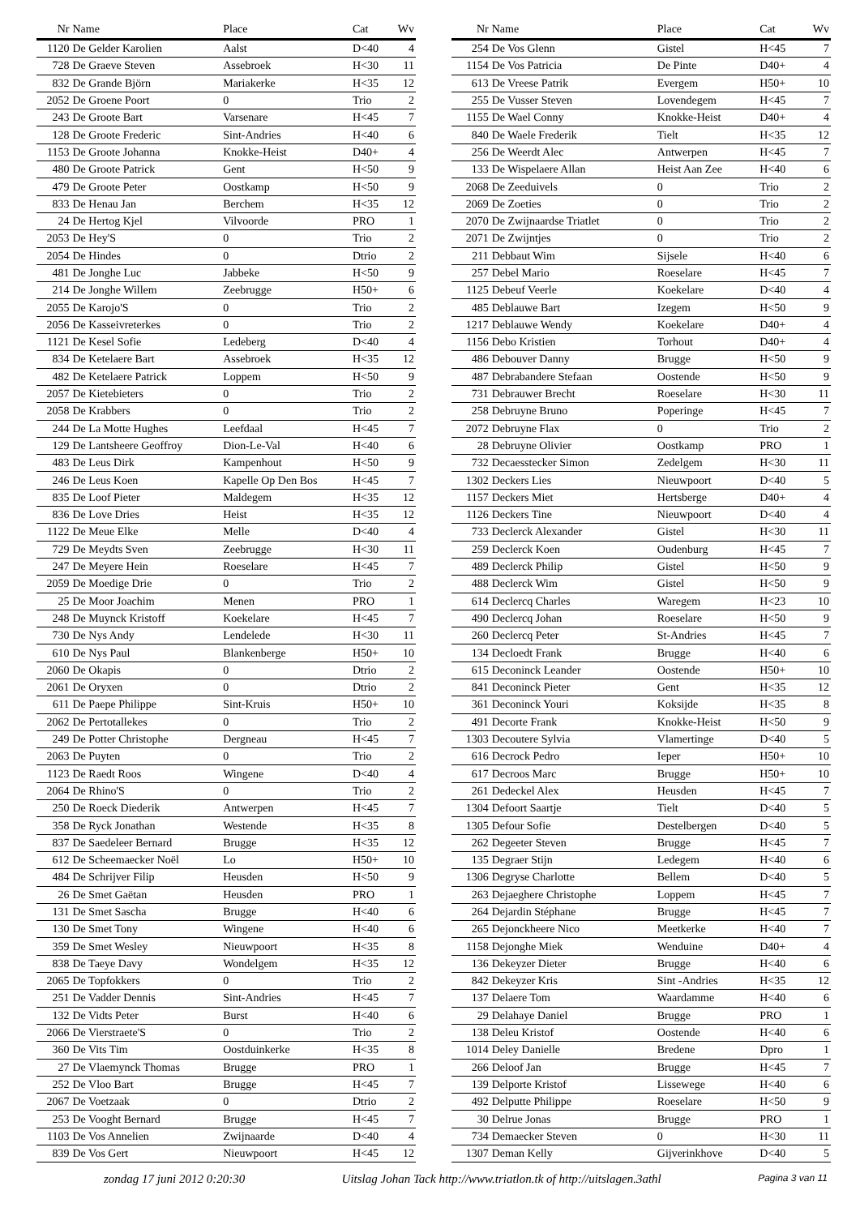| Nr | Name | Place | Cat | Wv |
| --- | --- | --- | --- | --- |
| 1120 | De Gelder Karolien | Aalst | D<40 | 4 |
| 728 | De Graeve Steven | Assebroek | H<30 | 11 |
| 832 | De Grande Björn | Mariakerke | H<35 | 12 |
| 2052 | De Groene Poort | 0 | Trio | 2 |
| 243 | De Groote Bart | Varsenare | H<45 | 7 |
| 128 | De Groote Frederic | Sint-Andries | H<40 | 6 |
| 1153 | De Groote Johanna | Knokke-Heist | D40+ | 4 |
| 480 | De Groote Patrick | Gent | H<50 | 9 |
| 479 | De Groote Peter | Oostkamp | H<50 | 9 |
| 833 | De Henau Jan | Berchem | H<35 | 12 |
| 24 | De Hertog Kjel | Vilvoorde | PRO | 1 |
| 2053 | De Hey'S | 0 | Trio | 2 |
| 2054 | De Hindes | 0 | Dtrio | 2 |
| 481 | De Jonghe Luc | Jabbeke | H<50 | 9 |
| 214 | De Jonghe Willem | Zeebrugge | H50+ | 6 |
| 2055 | De Karojo'S | 0 | Trio | 2 |
| 2056 | De Kasseivreterkes | 0 | Trio | 2 |
| 1121 | De Kesel Sofie | Ledeberg | D<40 | 4 |
| 834 | De Ketelaere Bart | Assebroek | H<35 | 12 |
| 482 | De Ketelaere Patrick | Loppem | H<50 | 9 |
| 2057 | De Kietebieters | 0 | Trio | 2 |
| 2058 | De Krabbers | 0 | Trio | 2 |
| 244 | De La Motte Hughes | Leefdaal | H<45 | 7 |
| 129 | De Lantsheere Geoffroy | Dion-Le-Val | H<40 | 6 |
| 483 | De Leus Dirk | Kampenhout | H<50 | 9 |
| 246 | De Leus Koen | Kapelle Op Den Bos | H<45 | 7 |
| 835 | De Loof Pieter | Maldegem | H<35 | 12 |
| 836 | De Love Dries | Heist | H<35 | 12 |
| 1122 | De Meue Elke | Melle | D<40 | 4 |
| 729 | De Meydts Sven | Zeebrugge | H<30 | 11 |
| 247 | De Meyere Hein | Roeselare | H<45 | 7 |
| 2059 | De Moedige Drie | 0 | Trio | 2 |
| 25 | De Moor Joachim | Menen | PRO | 1 |
| 248 | De Muynck Kristoff | Koekelare | H<45 | 7 |
| 730 | De Nys Andy | Lendelede | H<30 | 11 |
| 610 | De Nys Paul | Blankenberge | H50+ | 10 |
| 2060 | De Okapis | 0 | Dtrio | 2 |
| 2061 | De Oryxen | 0 | Dtrio | 2 |
| 611 | De Paepe Philippe | Sint-Kruis | H50+ | 10 |
| 2062 | De Pertotallekes | 0 | Trio | 2 |
| 249 | De Potter Christophe | Dergneau | H<45 | 7 |
| 2063 | De Puyten | 0 | Trio | 2 |
| 1123 | De Raedt Roos | Wingene | D<40 | 4 |
| 2064 | De Rhino'S | 0 | Trio | 2 |
| 250 | De Roeck Diederik | Antwerpen | H<45 | 7 |
| 358 | De Ryck Jonathan | Westende | H<35 | 8 |
| 837 | De Saedeleer Bernard | Brugge | H<35 | 12 |
| 612 | De Scheemaecker Noël | Lo | H50+ | 10 |
| 484 | De Schrijver Filip | Heusden | H<50 | 9 |
| 26 | De Smet Gaëtan | Heusden | PRO | 1 |
| 131 | De Smet Sascha | Brugge | H<40 | 6 |
| 130 | De Smet Tony | Wingene | H<40 | 6 |
| 359 | De Smet Wesley | Nieuwpoort | H<35 | 8 |
| 838 | De Taeye Davy | Wondelgem | H<35 | 12 |
| 2065 | De Topfokkers | 0 | Trio | 2 |
| 251 | De Vadder Dennis | Sint-Andries | H<45 | 7 |
| 132 | De Vidts Peter | Burst | H<40 | 6 |
| 2066 | De Vierstraete'S | 0 | Trio | 2 |
| 360 | De Vits Tim | Oostduinkerke | H<35 | 8 |
| 27 | De Vlaemynck Thomas | Brugge | PRO | 1 |
| 252 | De Vloo Bart | Brugge | H<45 | 7 |
| 2067 | De Voetzaak | 0 | Dtrio | 2 |
| 253 | De Vooght Bernard | Brugge | H<45 | 7 |
| 1103 | De Vos Annelien | Zwijnaarde | D<40 | 4 |
| 839 | De Vos Gert | Nieuwpoort | H<45 | 12 |
| Nr | Name | Place | Cat | Wv |
| --- | --- | --- | --- | --- |
| 254 | De Vos Glenn | Gistel | H<45 | 7 |
| 1154 | De Vos Patricia | De Pinte | D40+ | 4 |
| 613 | De Vreese Patrik | Evergem | H50+ | 10 |
| 255 | De Vusser Steven | Lovendegem | H<45 | 7 |
| 1155 | De Wael Conny | Knokke-Heist | D40+ | 4 |
| 840 | De Waele Frederik | Tielt | H<35 | 12 |
| 256 | De Weerdt Alec | Antwerpen | H<45 | 7 |
| 133 | De Wispelaere Allan | Heist Aan Zee | H<40 | 6 |
| 2068 | De Zeeduivels | 0 | Trio | 2 |
| 2069 | De Zoeties | 0 | Trio | 2 |
| 2070 | De Zwijnaardse Triatlet | 0 | Trio | 2 |
| 2071 | De Zwijntjes | 0 | Trio | 2 |
| 211 | Debbaut Wim | Sijsele | H<40 | 6 |
| 257 | Debel Mario | Roeselare | H<45 | 7 |
| 1125 | Debeuf Veerle | Koekelare | D<40 | 4 |
| 485 | Deblauwe Bart | Izegem | H<50 | 9 |
| 1217 | Deblauwe Wendy | Koekelare | D40+ | 4 |
| 1156 | Debo Kristien | Torhout | D40+ | 4 |
| 486 | Debouver Danny | Brugge | H<50 | 9 |
| 487 | Debrabandere Stefaan | Oostende | H<50 | 9 |
| 731 | Debrauwer Brecht | Roeselare | H<30 | 11 |
| 258 | Debruyne Bruno | Poperinge | H<45 | 7 |
| 2072 | Debruyne Flax | 0 | Trio | 2 |
| 28 | Debruyne Olivier | Oostkamp | PRO | 1 |
| 732 | Decaesstecker Simon | Zedelgem | H<30 | 11 |
| 1302 | Deckers Lies | Nieuwpoort | D<40 | 5 |
| 1157 | Deckers Miet | Hertsberge | D40+ | 4 |
| 1126 | Deckers Tine | Nieuwpoort | D<40 | 4 |
| 733 | Declerck Alexander | Gistel | H<30 | 11 |
| 259 | Declerck Koen | Oudenburg | H<45 | 7 |
| 489 | Declerck Philip | Gistel | H<50 | 9 |
| 488 | Declerck Wim | Gistel | H<50 | 9 |
| 614 | Declercq Charles | Waregem | H<23 | 10 |
| 490 | Declercq Johan | Roeselare | H<50 | 9 |
| 260 | Declercq Peter | St-Andries | H<45 | 7 |
| 134 | Decloedt Frank | Brugge | H<40 | 6 |
| 615 | Deconinck Leander | Oostende | H50+ | 10 |
| 841 | Deconinck Pieter | Gent | H<35 | 12 |
| 361 | Deconinck Youri | Koksijde | H<35 | 8 |
| 491 | Decorte Frank | Knokke-Heist | H<50 | 9 |
| 1303 | Decoutere Sylvia | Vlamertinge | D<40 | 5 |
| 616 | Decrock Pedro | Ieper | H50+ | 10 |
| 617 | Decroos Marc | Brugge | H50+ | 10 |
| 261 | Dedeckel Alex | Heusden | H<45 | 7 |
| 1304 | Defoort Saartje | Tielt | D<40 | 5 |
| 1305 | Defour Sofie | Destelbergen | D<40 | 5 |
| 262 | Degeeter Steven | Brugge | H<45 | 7 |
| 135 | Degraer Stijn | Ledegem | H<40 | 6 |
| 1306 | Degryse Charlotte | Bellem | D<40 | 5 |
| 263 | Dejaeghere Christophe | Loppem | H<45 | 7 |
| 264 | Dejardin Stéphane | Brugge | H<45 | 7 |
| 265 | Dejonckheere Nico | Meetkerke | H<40 | 7 |
| 1158 | Dejonghe Miek | Wenduine | D40+ | 4 |
| 136 | Dekeyzer Dieter | Brugge | H<40 | 6 |
| 842 | Dekeyzer Kris | Sint -Andries | H<35 | 12 |
| 137 | Delaere Tom | Waardamme | H<40 | 6 |
| 29 | Delahaye Daniel | Brugge | PRO | 1 |
| 138 | Deleu Kristof | Oostende | H<40 | 6 |
| 1014 | Deley Danielle | Bredene | Dpro | 1 |
| 266 | Deloof Jan | Brugge | H<45 | 7 |
| 139 | Delporte Kristof | Lissewege | H<40 | 6 |
| 492 | Delputte Philippe | Roeselare | H<50 | 9 |
| 30 | Delrue Jonas | Brugge | PRO | 1 |
| 734 | Demaecker Steven | 0 | H<30 | 11 |
| 1307 | Deman Kelly | Gijverinkhove | D<40 | 5 |
zondag 17 juni 2012 0:20:30 Uitslag Johan Tack http://www.triatlon.tk of http://uitslagen.3athl Pagina 3 van 11